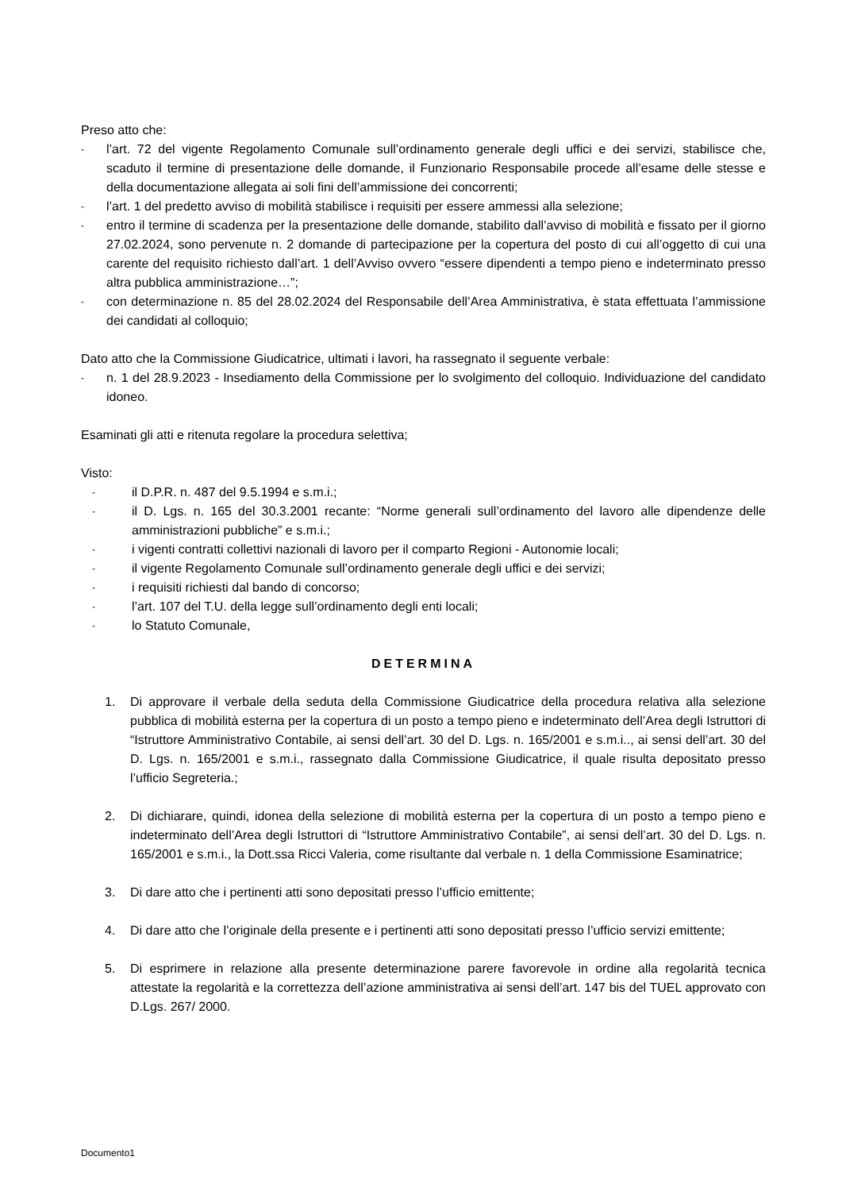Preso atto che:
- l’art. 72 del vigente Regolamento Comunale sull’ordinamento generale degli uffici e dei servizi, stabilisce che, scaduto il termine di presentazione delle domande, il Funzionario Responsabile procede all’esame delle stesse e della documentazione allegata ai soli fini dell’ammissione dei concorrenti;
- l’art. 1 del predetto avviso di mobilità stabilisce i requisiti per essere ammessi alla selezione;
- entro il termine di scadenza per la presentazione delle domande, stabilito dall’avviso di mobilità e fissato per il giorno 27.02.2024, sono pervenute n. 2 domande di partecipazione per la copertura del posto di cui all’oggetto di cui una carente del requisito richiesto dall’art. 1 dell’Avviso ovvero “essere dipendenti a tempo pieno e indeterminato presso altra pubblica amministrazione…”;
- con determinazione n. 85 del 28.02.2024 del Responsabile dell’Area Amministrativa, è stata effettuata l’ammissione dei candidati al colloquio;
Dato atto che la Commissione Giudicatrice, ultimati i lavori, ha rassegnato il seguente verbale:
- n. 1 del 28.9.2023 - Insediamento della Commissione per lo svolgimento del colloquio. Individuazione del candidato idoneo.
Esaminati gli atti e ritenuta regolare la procedura selettiva;
Visto:
- il D.P.R. n. 487 del 9.5.1994 e s.m.i.;
- il D. Lgs. n. 165 del 30.3.2001 recante: “Norme generali sull’ordinamento del lavoro alle dipendenze delle amministrazioni pubbliche” e s.m.i.;
- i vigenti contratti collettivi nazionali di lavoro per il comparto Regioni - Autonomie locali;
- il vigente Regolamento Comunale sull’ordinamento generale degli uffici e dei servizi;
- i requisiti richiesti dal bando di concorso;
- l’art. 107 del T.U. della legge sull’ordinamento degli enti locali;
- lo Statuto Comunale,
DETERMINA
1. Di approvare il verbale della seduta della Commissione Giudicatrice della procedura relativa alla selezione pubblica di mobilità esterna per la copertura di un posto a tempo pieno e indeterminato dell’Area degli Istruttori di “Istruttore Amministrativo Contabile, ai sensi dell’art. 30 del D. Lgs. n. 165/2001 e s.m.i.., ai sensi dell’art. 30 del D. Lgs. n. 165/2001 e s.m.i., rassegnato dalla Commissione Giudicatrice, il quale risulta depositato presso l’ufficio Segreteria.;
2. Di dichiarare, quindi, idonea della selezione di mobilità esterna per la copertura di un posto a tempo pieno e indeterminato dell’Area degli Istruttori di “Istruttore Amministrativo Contabile”, ai sensi dell’art. 30 del D. Lgs. n. 165/2001 e s.m.i., la Dott.ssa Ricci Valeria, come risultante dal verbale n. 1 della Commissione Esaminatrice;
3. Di dare atto che i pertinenti atti sono depositati presso l’ufficio emittente;
4. Di dare atto che l’originale della presente e i pertinenti atti sono depositati presso l’ufficio servizi emittente;
5. Di esprimere in relazione alla presente determinazione parere favorevole in ordine alla regolarità tecnica attestate la regolarità e la correttezza dell’azione amministrativa ai sensi dell’art. 147 bis del TUEL approvato con D.Lgs. 267/ 2000.
Documento1